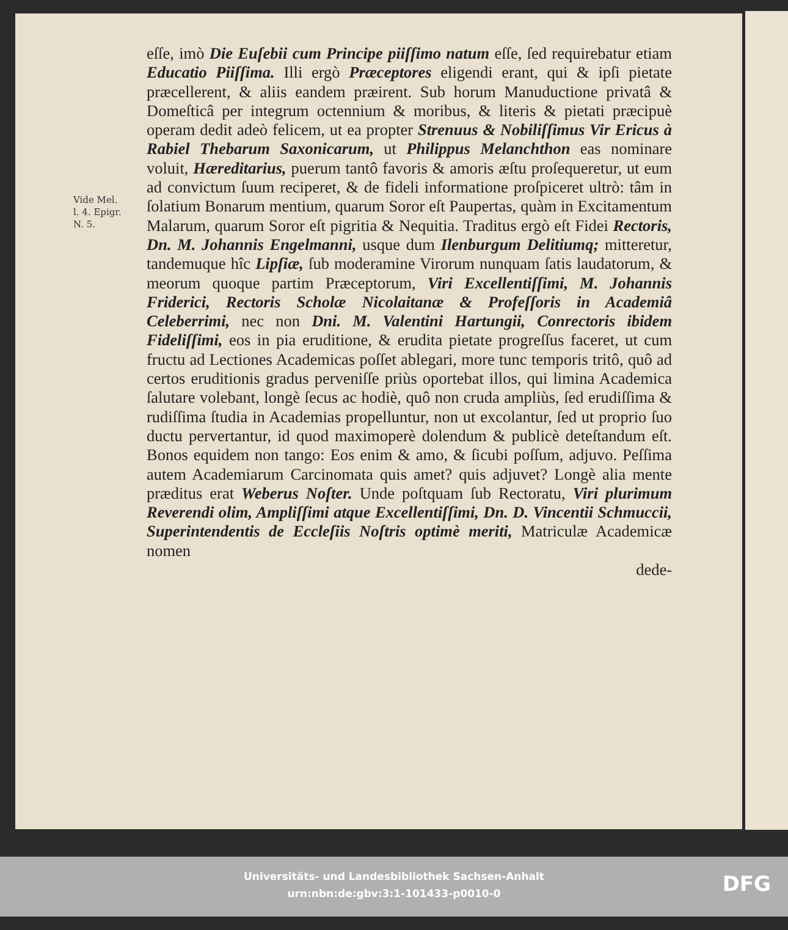Vide Mel.
l. 4. Epigr.
N. 5.
eſſe, imò Die Euſebii cum Principe piiſſimo natum eſſe, ſed requirebatur etiam Educatio Piiſſima. Illi ergò Præceptores eligendi erant, qui & ipſi pietate præcellerent, & aliis eandem præirent. Sub horum Manuductione privatâ & Domeſticâ per integrum octennium & moribus, & literis & pietati præcipuè operam dedit adeò felicem, ut ea propter Strenuus & Nobiliſſimus Vir Ericus à Rabiel Thebarum Saxonicarum, ut Philippus Melanchthon eas nominare voluit, Hæreditarius, puerum tantô favoris & amoris æſtu proſequeretur, ut eum ad convictum ſuum reciperet, & de fideli informatione proſpiceret ultrò: tâm in ſolatium Bonarum mentium, quarum Soror eſt Paupertas, quàm in Excitamentum Malarum, quarum Soror eſt pigritia & Nequitia. Traditus ergò eſt Fidei Rectoris, Dn. M. Johannis Engelmanni, usque dum Ilenburgum Delitiumq; mitteretur, tandemuque hîc Lipſiæ, ſub moderamine Virorum nunquam ſatis laudatorum, & meorum quoque partim Præceptorum, Viri Excellentiſſimi, M. Johannis Friderici, Rectoris Scholæ Nicolaitanæ & Profeſſoris in Academiâ Celeberrimi, nec non Dni. M. Valentini Hartungii, Conrectoris ibidem Fideliſſimi, eos in pia eruditione, & erudita pietate progreſſus faceret, ut cum fructu ad Lectiones Academicas poſſet ablegari, more tunc temporis tritô, quô ad certos eruditionis gradus perveniſſe priùs oportebat illos, qui limina Academica ſalutare volebant, longè ſecus ac hodiè, quô non cruda ampliùs, ſed erudiſſima & rudiſſima ſtudia in Academias propelluntur, non ut excolantur, ſed ut proprio ſuo ductu pervertantur, id quod maximoperè dolendum & publicè deteſtandum eſt. Bonos equidem non tango: Eos enim & amo, & ſicubi poſſum, adjuvo. Peſſima autem Academiarum Carcinomata quis amet? quis adjuvet? Longè alia mente præditus erat Weberus Noſter. Unde poſtquam ſub Rectoratu, Viri plurimum Reverendi olim, Ampliſſimi atque Excellentiſſimi, Dn. D. Vincentii Schmuccii, Superintendentis de Eccleſiis Noſtris optimè meriti, Matriculæ Academicæ nomen
dede-
Universitäts- und Landesbibliothek Sachsen-Anhalt
urn:nbn:de:gbv:3:1-101433-p0010-0
DFG